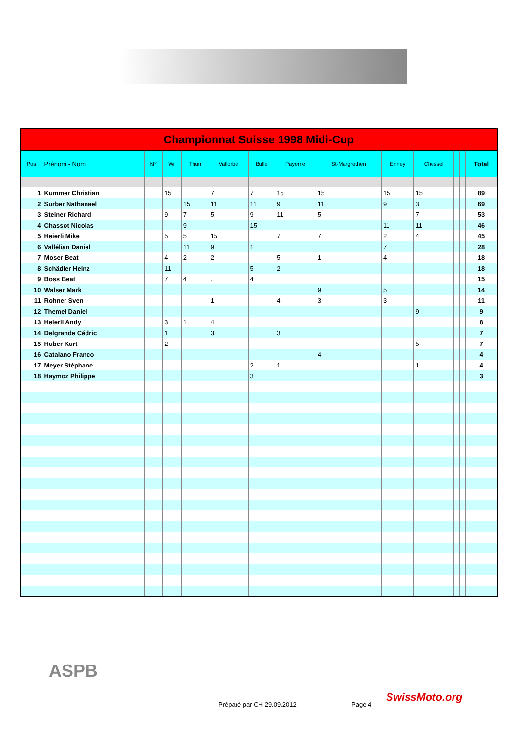| Championnat Suisse 1998 Midi-Cup | | | | | | | | | | | | | |
| --- | --- | --- | --- | --- | --- | --- | --- | --- | --- | --- | --- | --- | --- |
| Pos | Prénom - Nom | N° | Wil | Thun | Vallorbe | Bulle | Payerne | St-Margrethen | Enney | Chessel | | | Total |
| 1 | Kummer Christian | | 15 | | 7 | 7 | 15 | 15 | 15 | 15 | | | 89 |
| 2 | Surber Nathanael | | | 15 | 11 | 11 | 9 | 11 | 9 | 3 | | | 69 |
| 3 | Steiner Richard | | 9 | 7 | 5 | 9 | 11 | 5 | | 7 | | | 53 |
| 4 | Chassot Nicolas | | | 9 | | 15 | | | 11 | 11 | | | 46 |
| 5 | Heierli Mike | | 5 | 5 | 15 | | 7 | 7 | 2 | 4 | | | 45 |
| 6 | Vallélian Daniel | | | 11 | 9 | 1 | | | 7 | | | | 28 |
| 7 | Moser Beat | | 4 | 2 | 2 | | 5 | 1 | 4 | | | | 18 |
| 8 | Schädler Heinz | | 11 | | | 5 | 2 | | | | | | 18 |
| 9 | Boss Beat | | 7 | 4 | . | 4 | | | | | | | 15 |
| 10 | Walser Mark | | | | | | | 9 | 5 | | | | 14 |
| 11 | Rohner Sven | | | | 1 | | 4 | 3 | 3 | | | | 11 |
| 12 | Themel Daniel | | | | | | | | | 9 | | | 9 |
| 13 | Heierli Andy | | 3 | 1 | 4 | | | | | | | | 8 |
| 14 | Delgrande Cédric | | 1 | | 3 | | 3 | | | | | | 7 |
| 15 | Huber Kurt | | 2 | | | | | | | 5 | | | 7 |
| 16 | Catalano Franco | | | | | | | 4 | | | | | 4 |
| 17 | Meyer Stéphane | | | | | 2 | 1 | | | 1 | | | 4 |
| 18 | Haymoz Philippe | | | | | 3 | | | | | | | 3 |
ASPB
Préparé par CH 29.09.2012 Page 4
SwissMoto.org